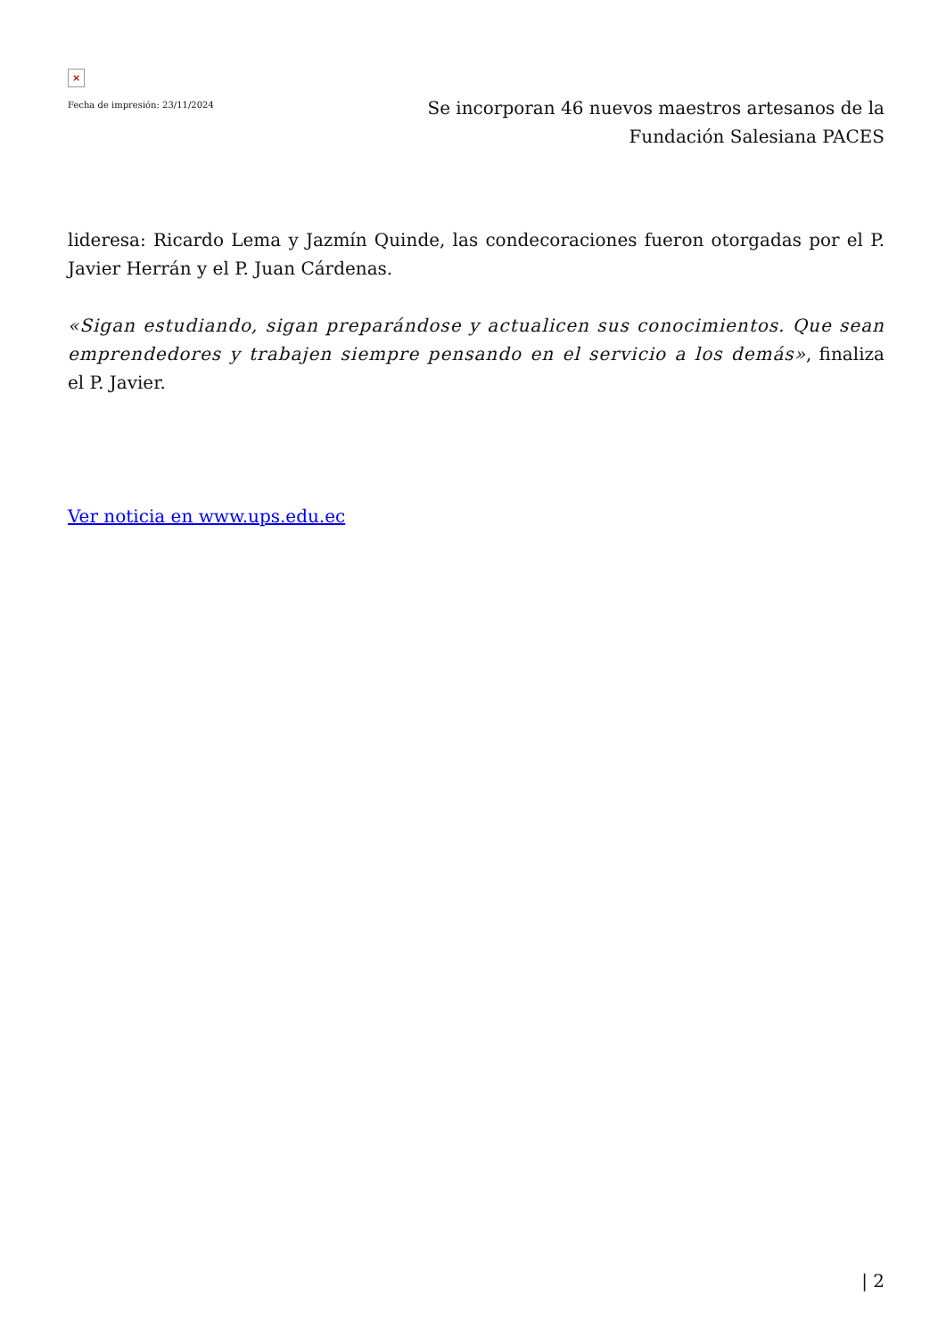×
Fecha de impresión: 23/11/2024
Se incorporan 46 nuevos maestros artesanos de la Fundación Salesiana PACES
lideresa: Ricardo Lema y Jazmín Quinde, las condecoraciones fueron otorgadas por el P. Javier Herrán y el P. Juan Cárdenas.
«Sigan estudiando, sigan preparándose y actualicen sus conocimientos. Que sean emprendedores y trabajen siempre pensando en el servicio a los demás», finaliza el P. Javier.
Ver noticia en www.ups.edu.ec
| 2